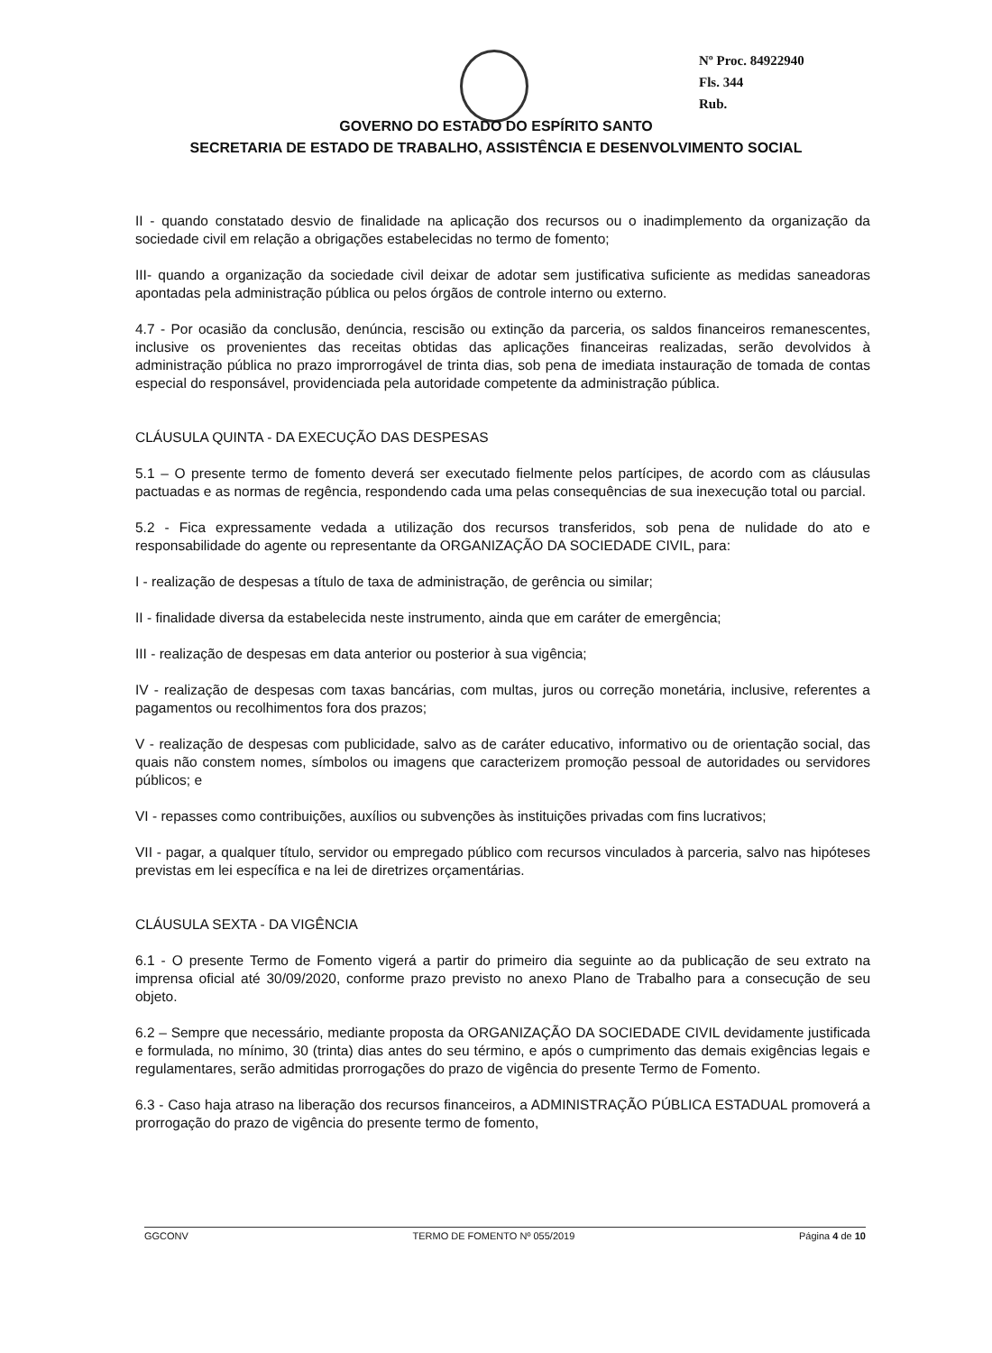Nº Proc. 84922940
Fls. 344
Rub.
GOVERNO DO ESTADO DO ESPÍRITO SANTO
SECRETARIA DE ESTADO DE TRABALHO, ASSISTÊNCIA E DESENVOLVIMENTO SOCIAL
II - quando constatado desvio de finalidade na aplicação dos recursos ou o inadimplemento da organização da sociedade civil em relação a obrigações estabelecidas no termo de fomento;
III- quando a organização da sociedade civil deixar de adotar sem justificativa suficiente as medidas saneadoras apontadas pela administração pública ou pelos órgãos de controle interno ou externo.
4.7 - Por ocasião da conclusão, denúncia, rescisão ou extinção da parceria, os saldos financeiros remanescentes, inclusive os provenientes das receitas obtidas das aplicações financeiras realizadas, serão devolvidos à administração pública no prazo improrrogável de trinta dias, sob pena de imediata instauração de tomada de contas especial do responsável, providenciada pela autoridade competente da administração pública.
CLÁUSULA QUINTA - DA EXECUÇÃO DAS DESPESAS
5.1 – O presente termo de fomento deverá ser executado fielmente pelos partícipes, de acordo com as cláusulas pactuadas e as normas de regência, respondendo cada uma pelas consequências de sua inexecução total ou parcial.
5.2 - Fica expressamente vedada a utilização dos recursos transferidos, sob pena de nulidade do ato e responsabilidade do agente ou representante da ORGANIZAÇÃO DA SOCIEDADE CIVIL, para:
I - realização de despesas a título de taxa de administração, de gerência ou similar;
II - finalidade diversa da estabelecida neste instrumento, ainda que em caráter de emergência;
III - realização de despesas em data anterior ou posterior à sua vigência;
IV - realização de despesas com taxas bancárias, com multas, juros ou correção monetária, inclusive, referentes a pagamentos ou recolhimentos fora dos prazos;
V - realização de despesas com publicidade, salvo as de caráter educativo, informativo ou de orientação social, das quais não constem nomes, símbolos ou imagens que caracterizem promoção pessoal de autoridades ou servidores públicos; e
VI - repasses como contribuições, auxílios ou subvenções às instituições privadas com fins lucrativos;
VII - pagar, a qualquer título, servidor ou empregado público com recursos vinculados à parceria, salvo nas hipóteses previstas em lei específica e na lei de diretrizes orçamentárias.
CLÁUSULA SEXTA - DA VIGÊNCIA
6.1 - O presente Termo de Fomento vigerá a partir do primeiro dia seguinte ao da publicação de seu extrato na imprensa oficial até 30/09/2020, conforme prazo previsto no anexo Plano de Trabalho para a consecução de seu objeto.
6.2 – Sempre que necessário, mediante proposta da ORGANIZAÇÃO DA SOCIEDADE CIVIL devidamente justificada e formulada, no mínimo, 30 (trinta) dias antes do seu término, e após o cumprimento das demais exigências legais e regulamentares, serão admitidas prorrogações do prazo de vigência do presente Termo de Fomento.
6.3 - Caso haja atraso na liberação dos recursos financeiros, a ADMINISTRAÇÃO PÚBLICA ESTADUAL promoverá a prorrogação do prazo de vigência do presente termo de fomento,
GGCONV TERMO DE FOMENTO Nº 055/2019 Página 4 de 10